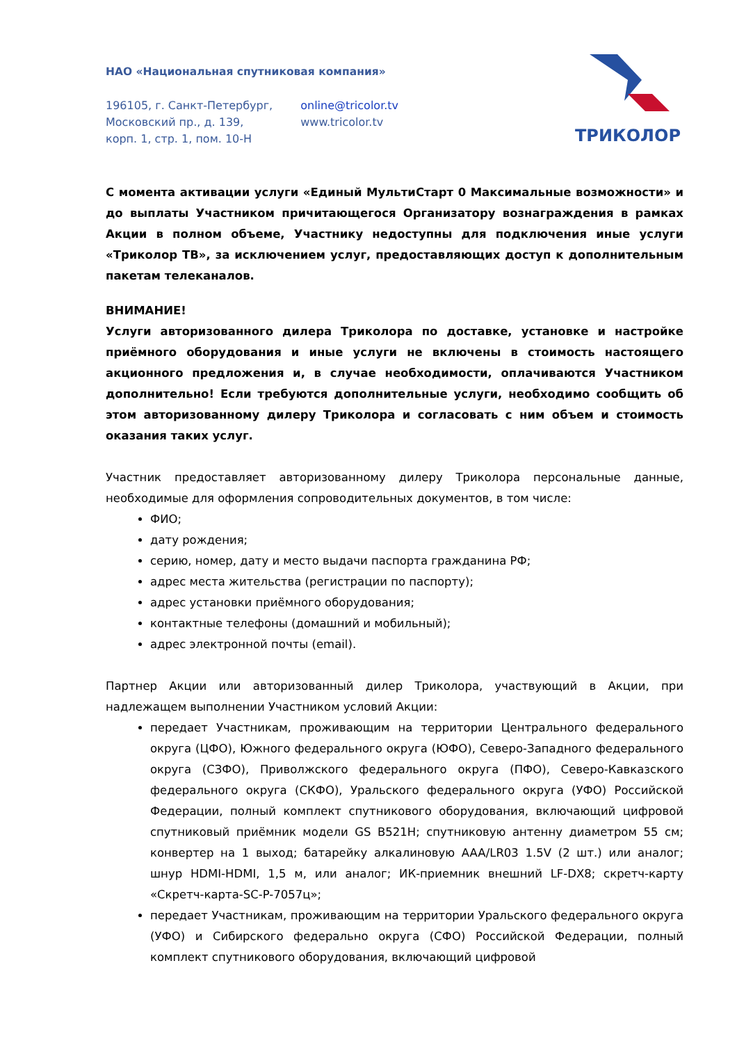НАО «Национальная спутниковая компания»
196105, г. Санкт-Петербург,
Московский пр., д. 139,
корп. 1, стр. 1, пом. 10-Н
online@tricolor.tv
www.tricolor.tv
ТРИКОЛОР
С момента активации услуги «Единый МультиСтарт 0 Максимальные возможности» и до выплаты Участником причитающегося Организатору вознаграждения в рамках Акции в полном объеме, Участнику недоступны для подключения иные услуги «Триколор ТВ», за исключением услуг, предоставляющих доступ к дополнительным пакетам телеканалов.
ВНИМАНИЕ!
Услуги авторизованного дилера Триколора по доставке, установке и настройке приёмного оборудования и иные услуги не включены в стоимость настоящего акционного предложения и, в случае необходимости, оплачиваются Участником дополнительно! Если требуются дополнительные услуги, необходимо сообщить об этом авторизованному дилеру Триколора и согласовать с ним объем и стоимость оказания таких услуг.
Участник предоставляет авторизованному дилеру Триколора персональные данные, необходимые для оформления сопроводительных документов, в том числе:
ФИО;
дату рождения;
серию, номер, дату и место выдачи паспорта гражданина РФ;
адрес места жительства (регистрации по паспорту);
адрес установки приёмного оборудования;
контактные телефоны (домашний и мобильный);
адрес электронной почты (email).
Партнер Акции или авторизованный дилер Триколора, участвующий в Акции, при надлежащем выполнении Участником условий Акции:
передает Участникам, проживающим на территории Центрального федерального округа (ЦФО), Южного федерального округа (ЮФО), Северо-Западного федерального округа (СЗФО), Приволжского федерального округа (ПФО), Северо-Кавказского федерального округа (СКФО), Уральского федерального округа (УФО) Российской Федерации, полный комплект спутникового оборудования, включающий цифровой спутниковый приёмник модели GS B521H; спутниковую антенну диаметром 55 см; конвертер на 1 выход; батарейку алкалиновую AAA/LR03 1.5V (2 шт.) или аналог; шнур HDMI-HDMI, 1,5 м, или аналог; ИК-приемник внешний LF-DX8; скретч-карту «Скретч-карта-SC-P-7057ц»;
передает Участникам, проживающим на территории Уральского федерального округа (УФО) и Сибирского федерально округа (СФО) Российской Федерации, полный комплект спутникового оборудования, включающий цифровой